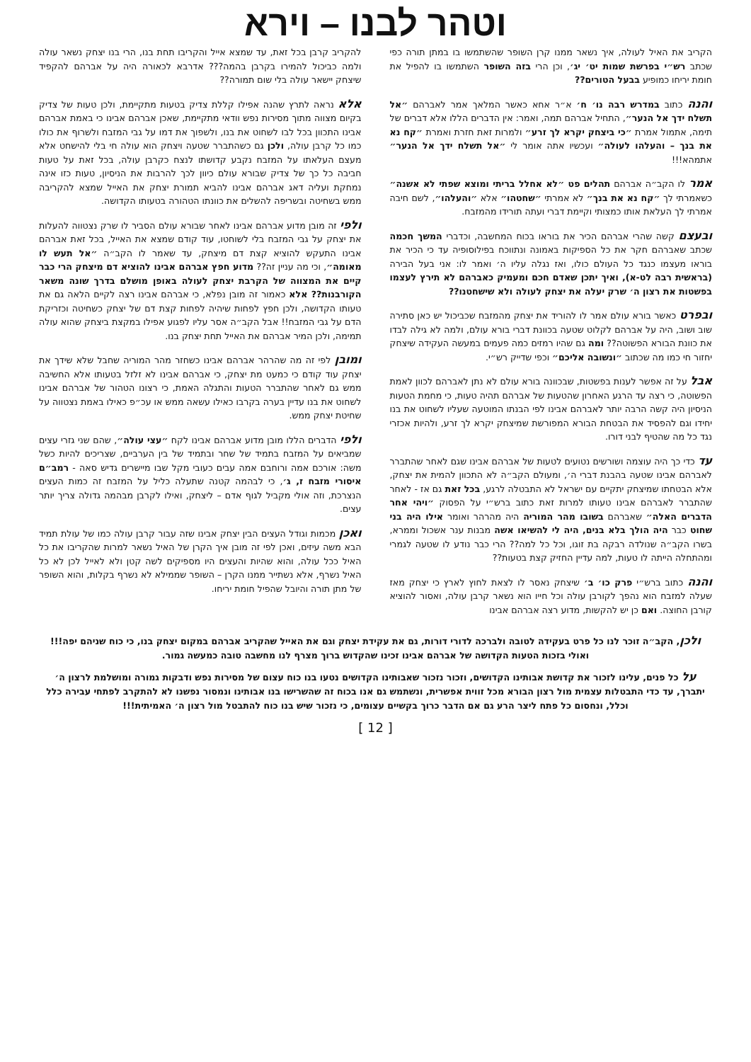וטהר לבנו – וירא
הקריב את האיל לעולה, איך נשאר ממנו קרן השופר שהשתמשו בו במתן תורה כפי שכתב רש״י בפרשת שמות יט׳ יג׳, וכן הרי בזה השופר השתמשו בו להפיל את חומת יריחו כמופיע בבעל הטורים??
והנה כתוב במדרש רבה נו׳ ח׳ א״ר אחא כאשר המלאך אמר לאברהם ״אל תשלח ידך אל הנער״, התחיל אברהם תמה, ואמר: אין הדברים הללו אלא דברים של תימה, אתמול אמרת ״כי ביצחק יקרא לך זרע״ ולמרות זאת חזרת ואמרת ״קח נא את בנך – והעלהו לעולה״ ועכשיו אתה אומר לי ״אל תשלח ידך אל הנער״ אתמהא!!!
אמר לו הקב״ה אברהם תהלים פט ״לא אחלל בריתי ומוצא שפתי לא אשנה״ כשאמרתי לך ״קח נא את בנך״ לא אמרתי ״שחטהו״ אלא ״והעלהו״, לשם חיבה אמרתי לך העלאת אותו כמצותי וקיימת דברי ועתה תורידו מהמזבח.
ובעצם קשה שהרי אברהם הכיר את בוראו בכוח המחשבה, וכדברי המשך חכמה שכתב שאברהם חקר את כל הספיקות באמונה ונתווכח בפילוסופיה עד כי הכיר את בוראו מעצמו כנגד כל העולם כולו, ואז נגלה עליו ה׳ ואמר לו: אני בעל הבירה (בראשית רבה לט-א), ואיך יתכן שאדם חכם ומעמיק כאברהם לא תירץ לעצמו בפשטות את רצון ה׳ שרק יעלה את יצחק לעולה ולא שישחטנו??
ובפרט כאשר בורא עולם אמר לו להוריד את יצחק מהמזבח שכביכול יש כאן סתירה שוב ושוב, היה על אברהם לקלוט שטעה בכוונת דברי בורא עולם, ולמה לא גילה לבדו את כוונת הבורא הפשוטה?? ומה גם שהיו רמזים כמה פעמים במעשה העקידה שיצחק יחזור חי כמו מה שכתוב ״ונשובה אליכם״ וכפי שדייק רש״י.
אבל על זה אפשר לענות בפשטות, שבכוונה בורא עולם לא נתן לאברהם לכוון לאמת הפשוטה, כי רצה עד הרגע האחרון שהטעות של אברהם תהיה טעות, כי מחמת הטעות הניסיון היה קשה הרבה יותר לאברהם אבינו לפי הבנתו המוטעה שעליו לשחוט את בנו יחידו וגם להפסיד את הבטחת הבורא המפורשת שמיצחק יקרא לך זרע, ולהיות אכזרי נגד כל מה שהטיף לבני דורו.
עד כדי כך היה עוצמה ושורשים נטועים לטעות של אברהם אבינו שגם לאחר שהתברר לאברהם אבינו שטעה בהבנת דברי ה׳, ומעולם הקב״ה לא התכוון להמית את יצחק, אלא הבטחתו שמיצחק יתקיים עם ישראל לא התבטלה לרגע, בכל זאת גם אז - לאחר שהתברר לאברהם אבינו טעותו למרות זאת כתוב ברש״י על הפסוק ״ויהי אחר הדברים האלה״ שאברהם בשובו מהר המוריה היה מהרהר ואומר אילו היה בני שחוט כבר היה הולך בלא בנים, היה לי להשיאו אשה מבנות ענר אשכול וממרא, בשרו הקב״ה שנולדה רבקה בת זוגו, וכל כל למה?? הרי כבר נודע לו שטעה לגמרי ומהתחלה הייתה לו טעות, למה עדיין החזיק קצת בטעות??
והנה כתוב ברש״י פרק כו׳ ב׳ שיצחק נאסר לו לצאת לחוץ לארץ כי יצחק מאז שעלה למזבח הוא נהפך לקורבן עולה וכל חייו הוא נשאר קרבן עולה, ואסור להוציא קורבן החוצה. ואם כן יש להקשות, מדוע רצה אברהם אבינו
להקריב קרבן בכל זאת, עד שמצא אייל והקריבו תחת בנו, הרי בנו יצחק נשאר עולה ולמה כביכול להמירו בקרבן בהמה??? אדרבא לכאורה היה על אברהם להקפיד שיצחק יישאר עולה בלי שום תמורה??
אלא נראה לתרץ שהנה אפילו קללת צדיק בטעות מתקיימת, ולכן טעות של צדיק בקיום מצווה מתוך מסירות נפש וודאי מתקיימת, שאכן אברהם אבינו כי באמת אברהם אבינו התכוון בכל לבו לשחוט את בנו, ולשפוך את דמו על גבי המזבח ולשרוף את כולו כמו כל קרבן עולה, ולכן גם כשהתברר שטעה ויצחק הוא עולה חי בלי להישחט אלא מעצם העלאתו על המזבח נקבע קדושתו לנצח כקרבן עולה, בכל זאת על טעות חביבה כל כך של צדיק שבורא עולם כיוון לכך להרבות את הניסיון, טעות כזו אינה נמחקת ועליה דאג אברהם אבינו להביא תמורת יצחק את האייל שמצא להקריבה ממש בשחיטה ובשריפה להשלים את כוונתו הטהורה בטעותו הקדושה.
ולפי זה מובן מדוע אברהם אבינו לאחר שבורא עולם הסביר לו שרק נצטווה להעלות את יצחק על גבי המזבח בלי לשוחטו, עוד קודם שמצא את האייל, בכל זאת אברהם אבינו התעקש להוציא קצת דם מיצחק, עד שאמר לו הקב״ה ״אל תעש לו מאומה״, וכי מה עניין זה?? מדוע חפץ אברהם אבינו להוציא דם מיצחק הרי כבר קיים את המצווה של הקרבת יצחק לעולה באופן מושלם בדרך שונה משאר הקורבנות?? אלא כאמור זה מובן נפלא, כי אברהם אבינו רצה לקיים הלאה גם את טעותו הקדושה, ולכן חפץ לפחות שיהיה לפחות קצת דם של יצחק כשחיטה וכזריקת הדם על גבי המזבח!! אבל הקב״ה אסר עליו לפגוע אפילו במקצת ביצחק שהוא עולה תמימה, ולכן המיר אברהם את האייל תחת יצחק בנו.
ומובן לפי זה מה שהרהר אברהם אבינו כשחזר מהר המוריה שחבל שלא שידך את יצחק עוד קודם כי כמעט מת יצחק, כי אברהם אבינו לא זלזל בטעותו אלא החשיבה ממש גם לאחר שהתברר הטעות והתגלה האמת, כי רצונו הטהור של אברהם אבינו לשחוט את בנו עדיין בערה בקרבו כאילו עשאה ממש או עכ״פ כאילו באמת נצטווה על שחיטת יצחק ממש.
ולפי הדברים הללו מובן מדוע אברהם אבינו לקח ״עצי עולה״, שהם שני גזרי עצים שמביאים על המזבח בתמיד של שחר ובתמיד של בין הערביים, שצריכים להיות כשל משה: אורכם אמה ורוחבם אמה עבים כעובי מקל שבו מיישרים גדיש סאה - רמב״ם איסורי מזבח ז, ג׳, כי לבהמה קטנה שתעלה כליל על המזבח זה כמות העצים הנצרכת, וזה אולי מקביל לגוף אדם – ליצחק, ואילו לקרבן מבהמה גדולה צריך יותר עצים.
ואכן מכמות וגודל העצים הבין יצחק אבינו שזה עבור קרבן עולה כמו של עולת תמיד הבא משה עיזים, ואכן לפי זה מובן איך הקרן של האיל נשאר למרות שהקריבו את כל האיל ככל עולה, והוא שהיות והעצים היו מספיקים לשה קטן ולא לאייל לכן לא כל האיל נשרף, אלא נשתייר ממנו הקרן – השופר שממילא לא נשרף בקלות, והוא השופר של מתן תורה והיובל שהפיל חומת יריחו.
ולכן, הקב״ה זוכר לנו כל פרט בעקידה לטובה ולברכה לדורי דורות, גם את עקידת יצחק וגם את האייל שהקריב אברהם במקום יצחק בנו, כי כוח שניהם יפה!!! ואולי בזכות הטעות הקדושה של אברהם אבינו זכינו שהקדוש ברוך מצרף לנו מחשבה טובה כמעשה גמור.
על כל פנים, עלינו לזכור את קדושת אבותינו הקדושים, וזכור נזכור שאבותינו הקדושים נטעו בנו כוח עצום של מסירות נפש ודבקות גמורה ומושלמת לרצון ה׳ יתברך, עד כדי התבטלות עצמית מול רצון הבורא מכל זווית אפשרית, ונשתמש גם אנו בכוח זה שהשרישו בנו אבותינו ונמסור נפשנו לא להתקרב לפתחי עבירה כלל וכלל, ונחסום כל פתח ליצר הרע גם אם הדבר כרוך בקשיים עצומים, כי נזכור שיש בנו כוח להתבטל מול רצון ה׳ האמיתית!!!
[ 12 ]